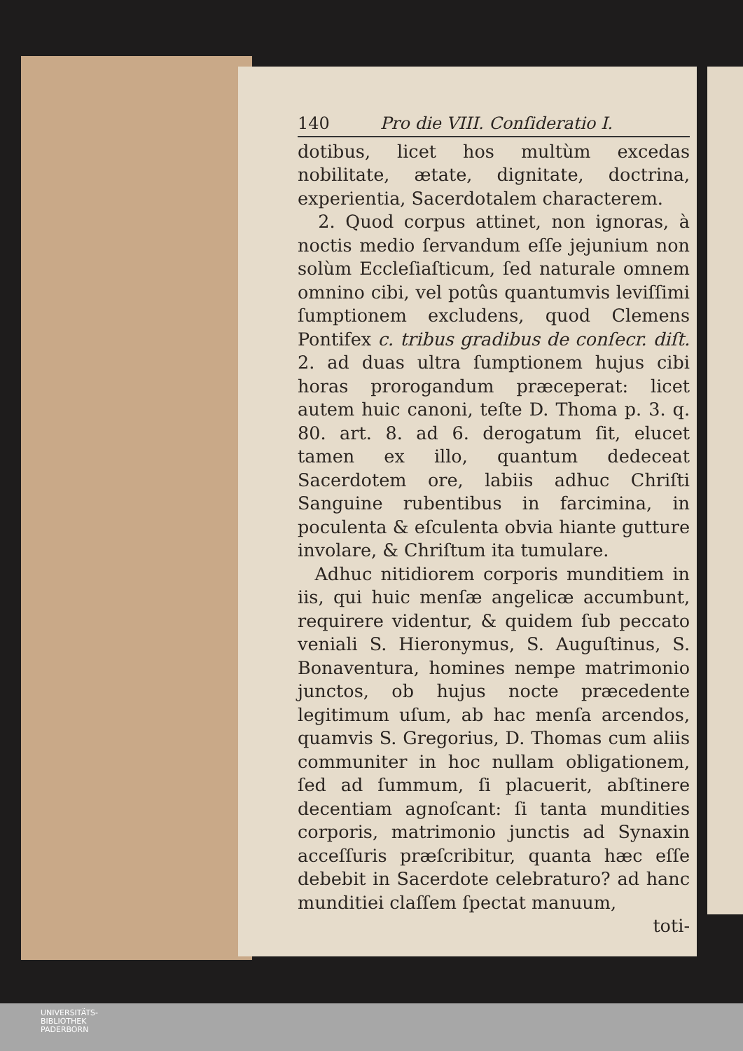140 Pro die VIII. Conſideratio I.
dotibus, licet hos multùm excedas nobilitate, ætate, dignitate, doctrina, experientia, Sacerdotalem characterem.
2. Quod corpus attinet, non ignoras, à noctis medio ſervandum eſſe jejunium non solùm Eccleſiaſticum, ſed naturale omnem omnino cibi, vel potûs quantumvis leviſſimi ſumptionem excludens, quod Clemens Pontifex c. tribus gradibus de conſecr. diſt. 2. ad duas ultra ſumptionem hujus cibi horas prorogandum præceperat: licet autem huic canoni, teſte D. Thoma p. 3. q. 80. art. 8. ad 6. derogatum ſit, elucet tamen ex illo, quantum dedeceat Sacerdotem ore, labiis adhuc Chriſti Sanguine rubentibus in farcimina, in poculenta & eſculenta obvia hiante gutture involare, & Chriſtum ita tumulare.
Adhuc nitidiorem corporis munditiem in iis, qui huic menſæ angelicæ accumbunt, requirere videntur, & quidem ſub peccato veniali S. Hieronymus, S. Auguſtinus, S. Bonaventura, homines nempe matrimonio junctos, ob hujus nocte præcedente legitimum uſum, ab hac menſa arcendos, quamvis S. Gregorius, D. Thomas cum aliis communiter in hoc nullam obligationem, ſed ad ſummum, ſi placuerit, abſtinere decentiam agnoſcant: ſi tanta mundities corporis, matrimonio junctis ad Synaxin acceſſuris præſcribitur, quanta hæc eſſe debebit in Sacerdote celebraturo? ad hanc munditiei claſſem ſpectat manuum,
toti-
UNIVERSITÄTS-
BIBLIOTHEK
PADERBORN